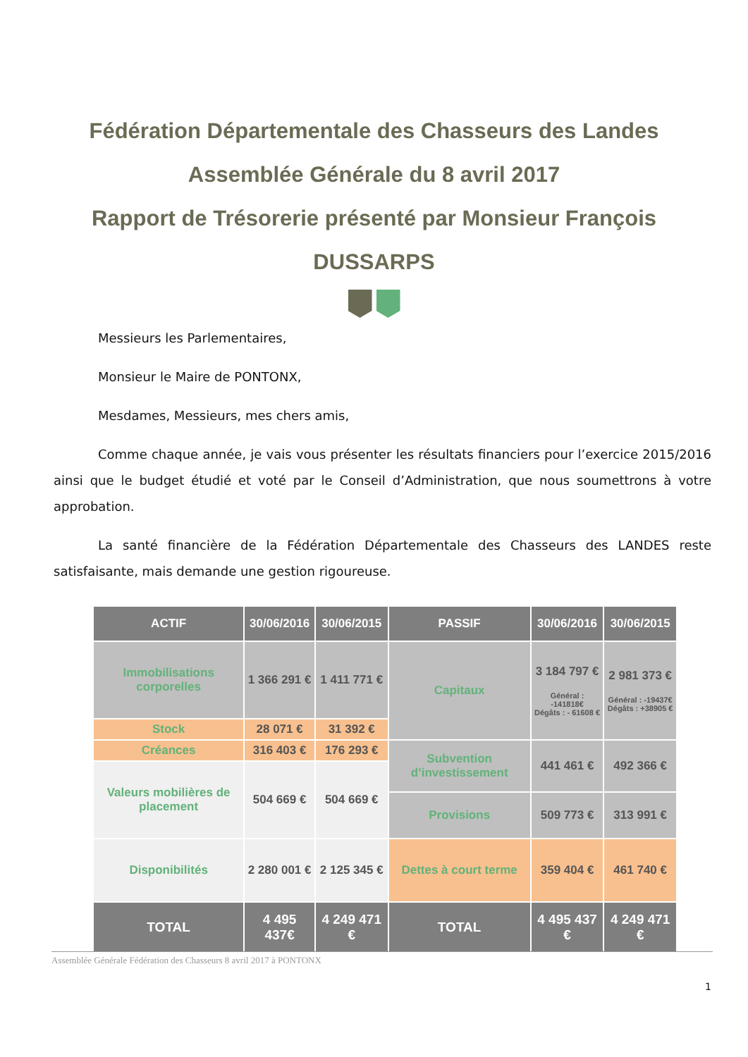Fédération Départementale des Chasseurs des Landes
Assemblée Générale du 8 avril 2017
Rapport de Trésorerie présenté par Monsieur François
DUSSARPS
Messieurs les Parlementaires,
Monsieur le Maire de PONTONX,
Mesdames, Messieurs, mes chers amis,
Comme chaque année, je vais vous présenter les résultats financiers pour l’exercice 2015/2016 ainsi que le budget étudié et voté par le Conseil d’Administration, que nous soumettrons à votre approbation.
La santé financière de la Fédération Départementale des Chasseurs des LANDES reste satisfaisante, mais demande une gestion rigoureuse.
| ACTIF | 30/06/2016 | 30/06/2015 | PASSIF | 30/06/2016 | 30/06/2015 |
| --- | --- | --- | --- | --- | --- |
| Immobilisations corporelles | 1 366 291 € | 1 411 771 € | Capitaux | 3 184 797 € Général : -141818€ Dégâts : - 61608 € | 2 981 373 € Général : -19437€ Dégâts : +38905 € |
| Stock | 28 071 € | 31 392 € | | | |
| Créances | 316 403 € | 176 293 € | Subvention d’investissement | 441 461 € | 492 366 € |
| Valeurs mobilières de placement | 504 669 € | 504 669 € | | | |
| | | | Provisions | 509 773 € | 313 991 € |
| Disponibilités | 2 280 001 € | 2 125 345 € | Dettes à court terme | 359 404 € | 461 740 € |
| TOTAL | 4 495 437€ | 4 249 471 € | TOTAL | 4 495 437 € | 4 249 471 € |
Assemblée Générale Fédération des Chasseurs 8 avril 2017 à PONTONX
1